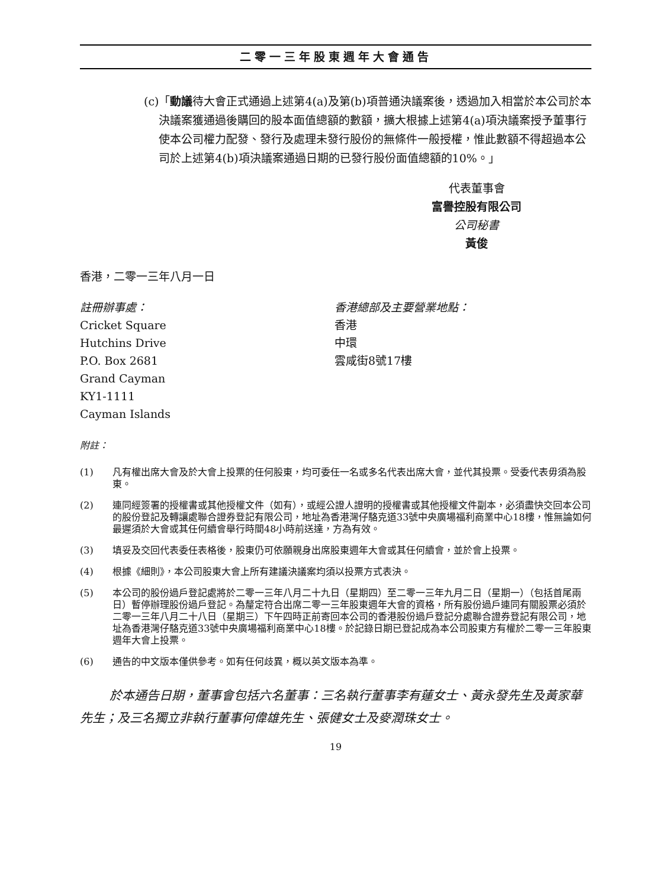二零一三年股東週年大會通告
(c) 「動議待大會正式通過上述第4(a)及第(b)項普通決議案後，透過加入相當於本公司於本決議案獲通過後購回的股本面值總額的數額，擴大根據上述第4(a)項決議案授予董事行使本公司權力配發、發行及處理未發行股份的無條件一般授權，惟此數額不得超過本公司於上述第4(b)項決議案通過日期的已發行股份面值總額的10%。」
代表董事會
富譽控股有限公司
公司秘書
黃俊
香港，二零一三年八月一日
註冊辦事處：
Cricket Square
Hutchins Drive
P.O. Box 2681
Grand Cayman
KY1-1111
Cayman Islands
香港總部及主要營業地點：
香港
中環
雲咸街8號17樓
附註：
(1) 凡有權出席大會及於大會上投票的任何股東，均可委任一名或多名代表出席大會，並代其投票。受委代表毋須為股東。
(2) 連同經簽署的授權書或其他授權文件（如有），或經公證人證明的授權書或其他授權文件副本，必須盡快交回本公司的股份登記及轉讓處聯合證券登記有限公司，地址為香港灣仔駱克道33號中央廣場福利商業中心18樓，惟無論如何最遲須於大會或其任何續會舉行時間48小時前送達，方為有效。
(3) 填妥及交回代表委任表格後，股東仍可依願親身出席股東週年大會或其任何續會，並於會上投票。
(4) 根據《細則》，本公司股東大會上所有建議決議案均須以投票方式表決。
(5) 本公司的股份過戶登記處將於二零一三年八月二十九日（星期四）至二零一三年九月二日（星期一）（包括首尾兩日）暫停辦理股份過戶登記。為釐定符合出席二零一三年股東週年大會的資格，所有股份過戶連同有關股票必須於二零一三年八月二十八日（星期三）下午四時正前寄回本公司的香港股份過戶登記分處聯合證券登記有限公司，地址為香港灣仔駱克道33號中央廣場福利商業中心18樓。於記錄日期已登記成為本公司股東方有權於二零一三年股東週年大會上投票。
(6) 通告的中文版本僅供參考。如有任何歧異，概以英文版本為準。
於本通告日期，董事會包括六名董事：三名執行董事李有蓮女士、黃永發先生及黃家華先生；及三名獨立非執行董事何偉雄先生、張健女士及麥潤珠女士。
19